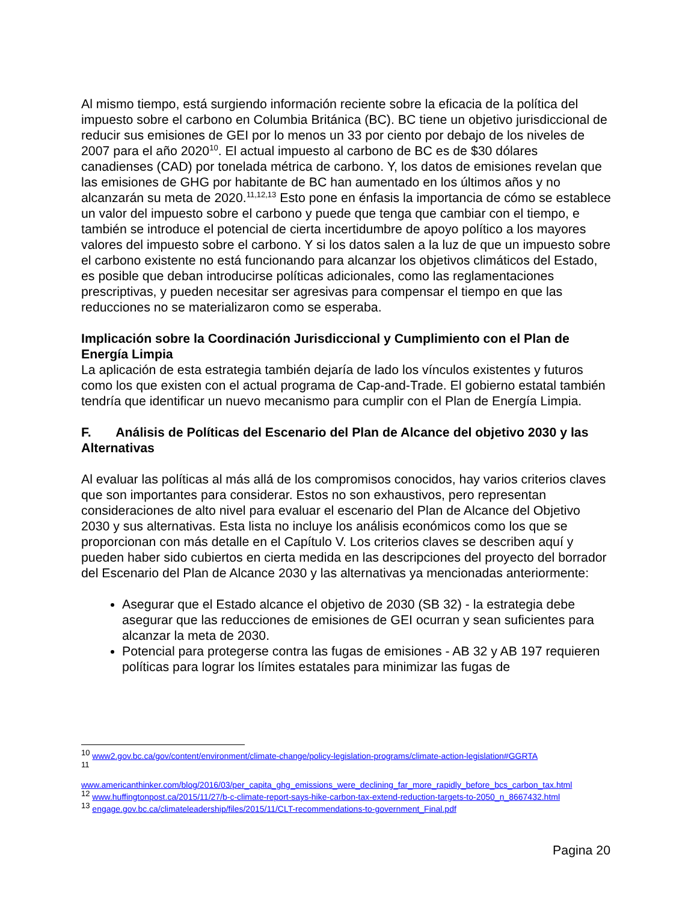Al mismo tiempo, está surgiendo información reciente sobre la eficacia de la política del impuesto sobre el carbono en Columbia Británica (BC). BC tiene un objetivo jurisdiccional de reducir sus emisiones de GEI por lo menos un 33 por ciento por debajo de los niveles de 2007 para el año 2020<sup>10</sup>. El actual impuesto al carbono de BC es de $30 dólares canadienses (CAD) por tonelada métrica de carbono. Y, los datos de emisiones revelan que las emisiones de GHG por habitante de BC han aumentado en los últimos años y no alcanzarán su meta de 2020.<sup>11,12,13</sup> Esto pone en énfasis la importancia de cómo se establece un valor del impuesto sobre el carbono y puede que tenga que cambiar con el tiempo, e también se introduce el potencial de cierta incertidumbre de apoyo político a los mayores valores del impuesto sobre el carbono. Y si los datos salen a la luz de que un impuesto sobre el carbono existente no está funcionando para alcanzar los objetivos climáticos del Estado, es posible que deban introducirse políticas adicionales, como las reglamentaciones prescriptivas, y pueden necesitar ser agresivas para compensar el tiempo en que las reducciones no se materializaron como se esperaba.
Implicación sobre la Coordinación Jurisdiccional y Cumplimiento con el Plan de Energía Limpia
La aplicación de esta estrategia también dejaría de lado los vínculos existentes y futuros como los que existen con el actual programa de Cap-and-Trade. El gobierno estatal también tendría que identificar un nuevo mecanismo para cumplir con el Plan de Energía Limpia.
F. Análisis de Políticas del Escenario del Plan de Alcance del objetivo 2030 y las Alternativas
Al evaluar las políticas al más allá de los compromisos conocidos, hay varios criterios claves que son importantes para considerar. Estos no son exhaustivos, pero representan consideraciones de alto nivel para evaluar el escenario del Plan de Alcance del Objetivo 2030 y sus alternativas. Esta lista no incluye los análisis económicos como los que se proporcionan con más detalle en el Capítulo V. Los criterios claves se describen aquí y pueden haber sido cubiertos en cierta medida en las descripciones del proyecto del borrador del Escenario del Plan de Alcance 2030 y las alternativas ya mencionadas anteriormente:
Asegurar que el Estado alcance el objetivo de 2030 (SB 32) - la estrategia debe asegurar que las reducciones de emisiones de GEI ocurran y sean suficientes para alcanzar la meta de 2030.
Potencial para protegerse contra las fugas de emisiones - AB 32 y AB 197 requieren políticas para lograr los límites estatales para minimizar las fugas de
<sup>10</sup> www2.gov.bc.ca/gov/content/environment/climate-change/policy-legislation-programs/climate-action-legislation#GGRTA
<sup>11</sup>
www.americanthinker.com/blog/2016/03/per_capita_ghg_emissions_were_declining_far_more_rapidly_before_bcs_carbon_tax.html
<sup>12</sup> www.huffingtonpost.ca/2015/11/27/b-c-climate-report-says-hike-carbon-tax-extend-reduction-targets-to-2050_n_8667432.html
<sup>13</sup> engage.gov.bc.ca/climateleadership/files/2015/11/CLT-recommendations-to-government_Final.pdf
Pagina 20